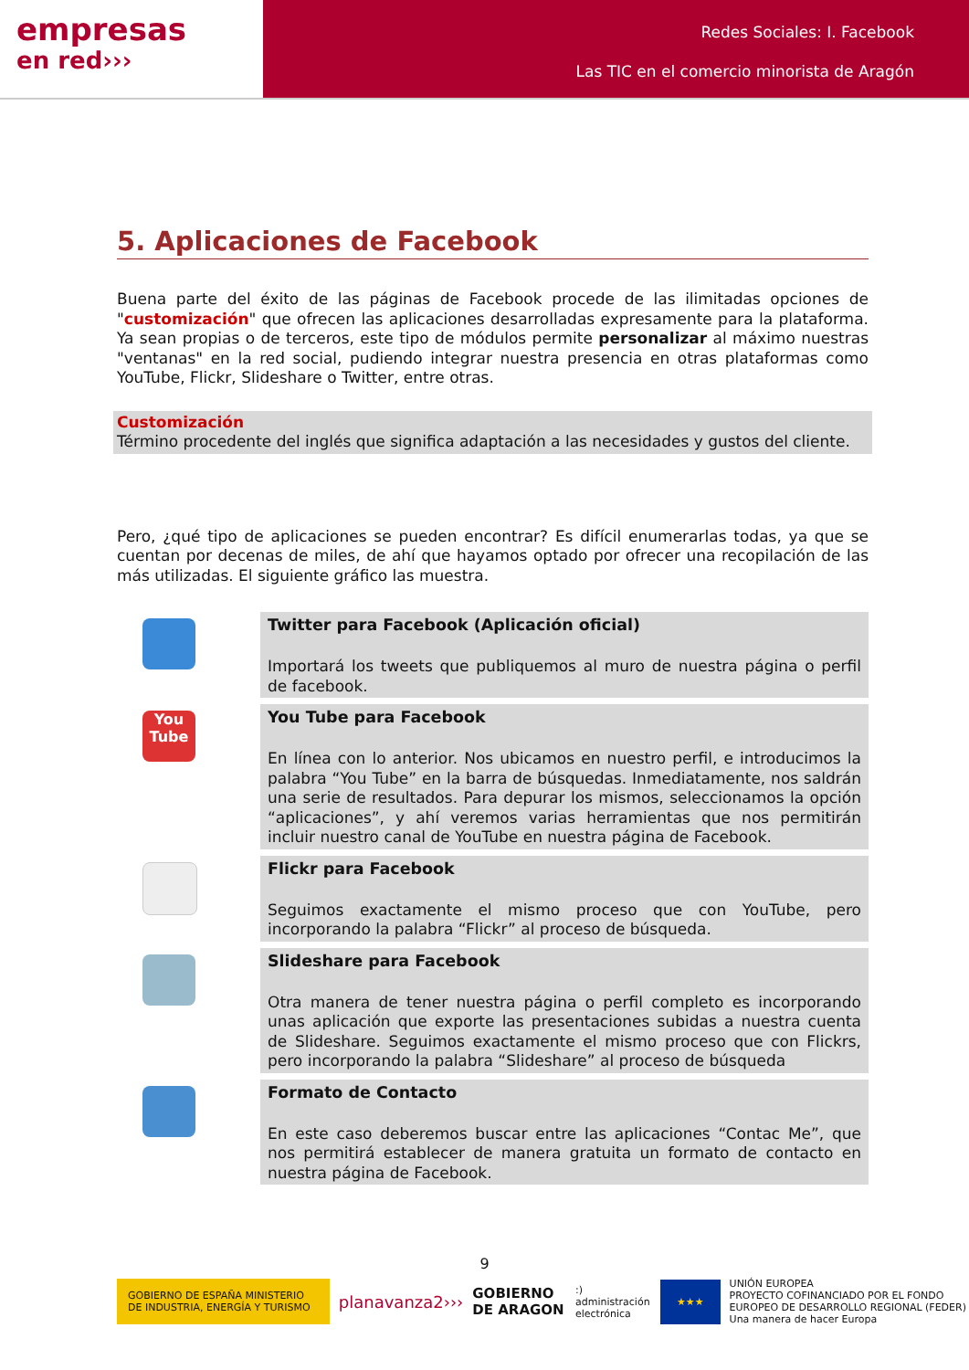empresas
en red›››
Redes Sociales: I. Facebook
Las TIC en el comercio minorista de Aragón
5. Aplicaciones de Facebook
Buena parte del éxito de las páginas de Facebook procede de las ilimitadas opciones de "customización" que ofrecen las aplicaciones desarrolladas expresamente para la plataforma. Ya sean propias o de terceros, este tipo de módulos permite personalizar al máximo nuestras "ventanas" en la red social, pudiendo integrar nuestra presencia en otras plataformas como YouTube, Flickr, Slideshare o Twitter, entre otras.
Customización
Término procedente del inglés que significa adaptación a las necesidades y gustos del cliente.
Pero, ¿qué tipo de aplicaciones se pueden encontrar? Es difícil enumerarlas todas, ya que se cuentan por decenas de miles, de ahí que hayamos optado por ofrecer una recopilación de las más utilizadas. El siguiente gráfico las muestra.
| | Twitter para Facebook (Aplicación oficial) Importará los tweets que publiquemos al muro de nuestra página o perfil de facebook. |
| You Tube | You Tube para Facebook En línea con lo anterior. Nos ubicamos en nuestro perfil, e introducimos la palabra “You Tube” en la barra de búsquedas. Inmediatamente, nos saldrán una serie de resultados. Para depurar los mismos, seleccionamos la opción “aplicaciones”, y ahí veremos varias herramientas que nos permitirán incluir nuestro canal de YouTube en nuestra página de Facebook. |
| | Flickr para Facebook Seguimos exactamente el mismo proceso que con YouTube, pero incorporando la palabra “Flickr” al proceso de búsqueda. |
| | Slideshare para Facebook Otra manera de tener nuestra página o perfil completo es incorporando unas aplicación que exporte las presentaciones subidas a nuestra cuenta de Slideshare. Seguimos exactamente el mismo proceso que con Flickrs, pero incorporando la palabra “Slideshare” al proceso de búsqueda |
| | Formato de Contacto En este caso deberemos buscar entre las aplicaciones “Contac Me”, que nos permitirá establecer de manera gratuita un formato de contacto en nuestra página de Facebook. |
9
GOBIERNO DE ESPAÑA MINISTERIO DE INDUSTRIA, ENERGÍA Y TURISMO planavanza2››› GOBIERNO DE ARAGON:) administración electrónica ★★★ UNIÓN EUROPEA
PROYECTO COFINANCIADO POR EL FONDO EUROPEO DE DESARROLLO REGIONAL (FEDER)
Una manera de hacer Europa